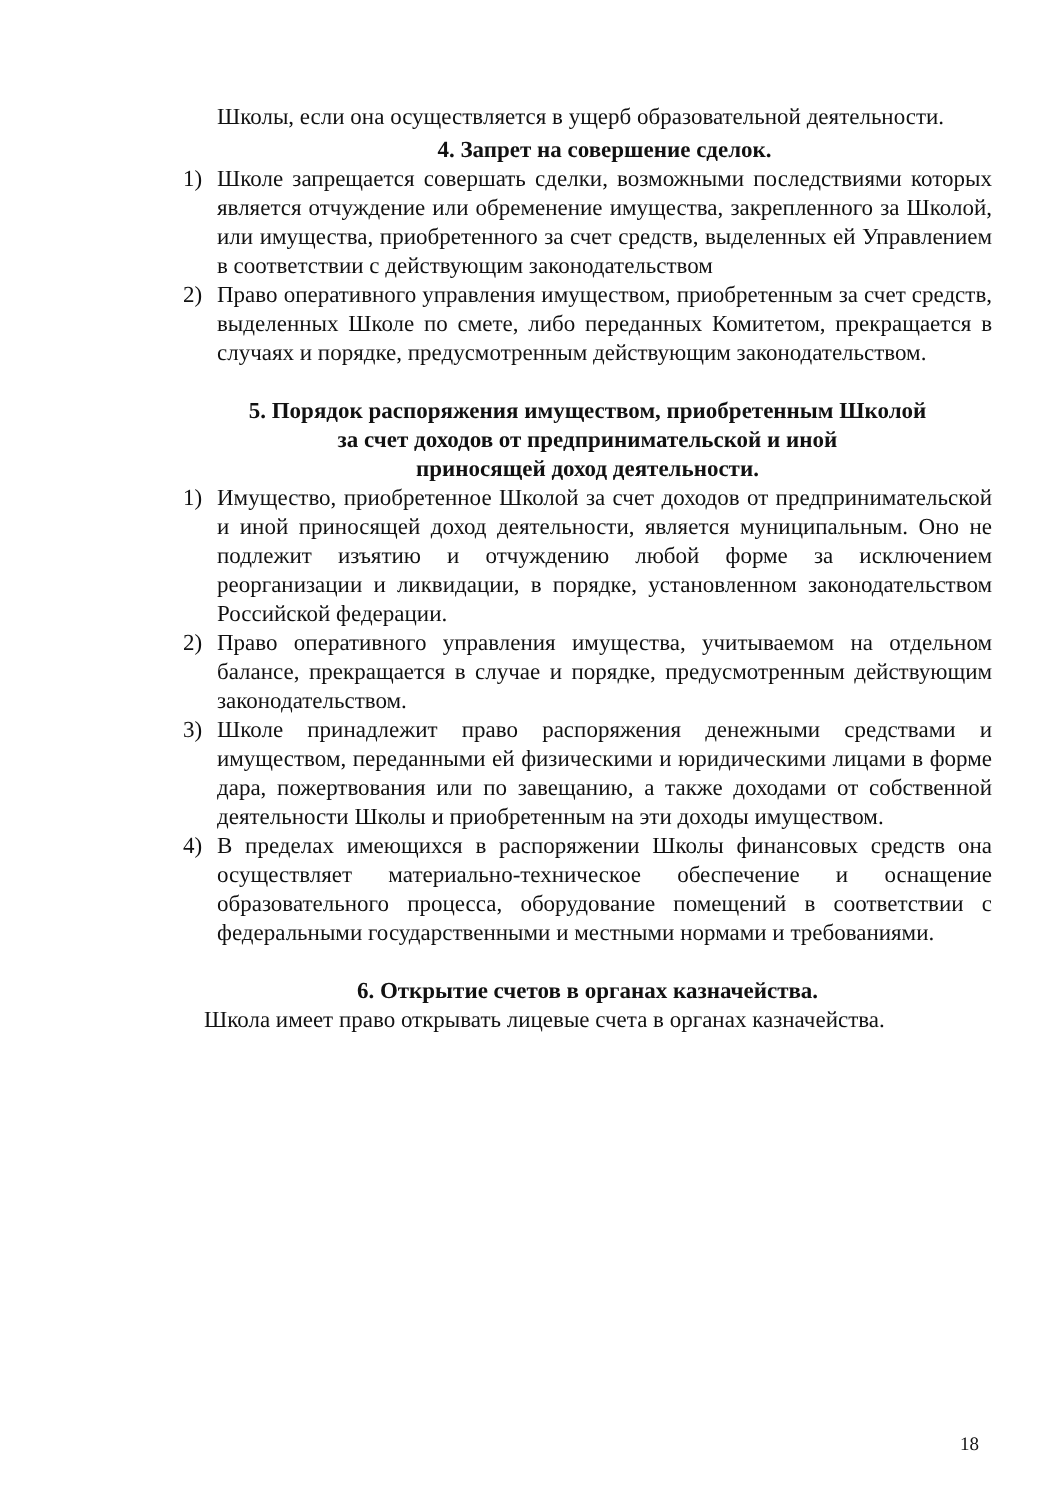Школы, если она осуществляется в ущерб образовательной деятельности.
4. Запрет на совершение сделок.
1) Школе запрещается совершать сделки, возможными последствиями которых является отчуждение или обременение имущества, закрепленного за Школой, или имущества, приобретенного за счет средств, выделенных ей Управлением в соответствии с действующим законодательством
2) Право оперативного управления имуществом, приобретенным за счет средств, выделенных Школе по смете, либо переданных Комитетом, прекращается в случаях и порядке, предусмотренным действующим законодательством.
5. Порядок распоряжения имуществом, приобретенным Школой
за счет доходов от предпринимательской и иной
приносящей доход деятельности.
1) Имущество, приобретенное Школой за счет доходов от предпринимательской и иной приносящей доход деятельности, является муниципальным. Оно не подлежит изъятию и отчуждению любой форме за исключением реорганизации и ликвидации, в порядке, установленном законодательством Российской федерации.
2) Право оперативного управления имущества, учитываемом на отдельном балансе, прекращается в случае и порядке, предусмотренным действующим законодательством.
3) Школе принадлежит право распоряжения денежными средствами и имуществом, переданными ей физическими и юридическими лицами в форме дара, пожертвования или по завещанию, а также доходами от собственной деятельности Школы и приобретенным на эти доходы имуществом.
4) В пределах имеющихся в распоряжении Школы финансовых средств она осуществляет материально-техническое обеспечение и оснащение образовательного процесса, оборудование помещений в соответствии с федеральными государственными и местными нормами и требованиями.
6. Открытие счетов в органах казначейства.
Школа имеет право открывать лицевые счета в органах казначейства.
18